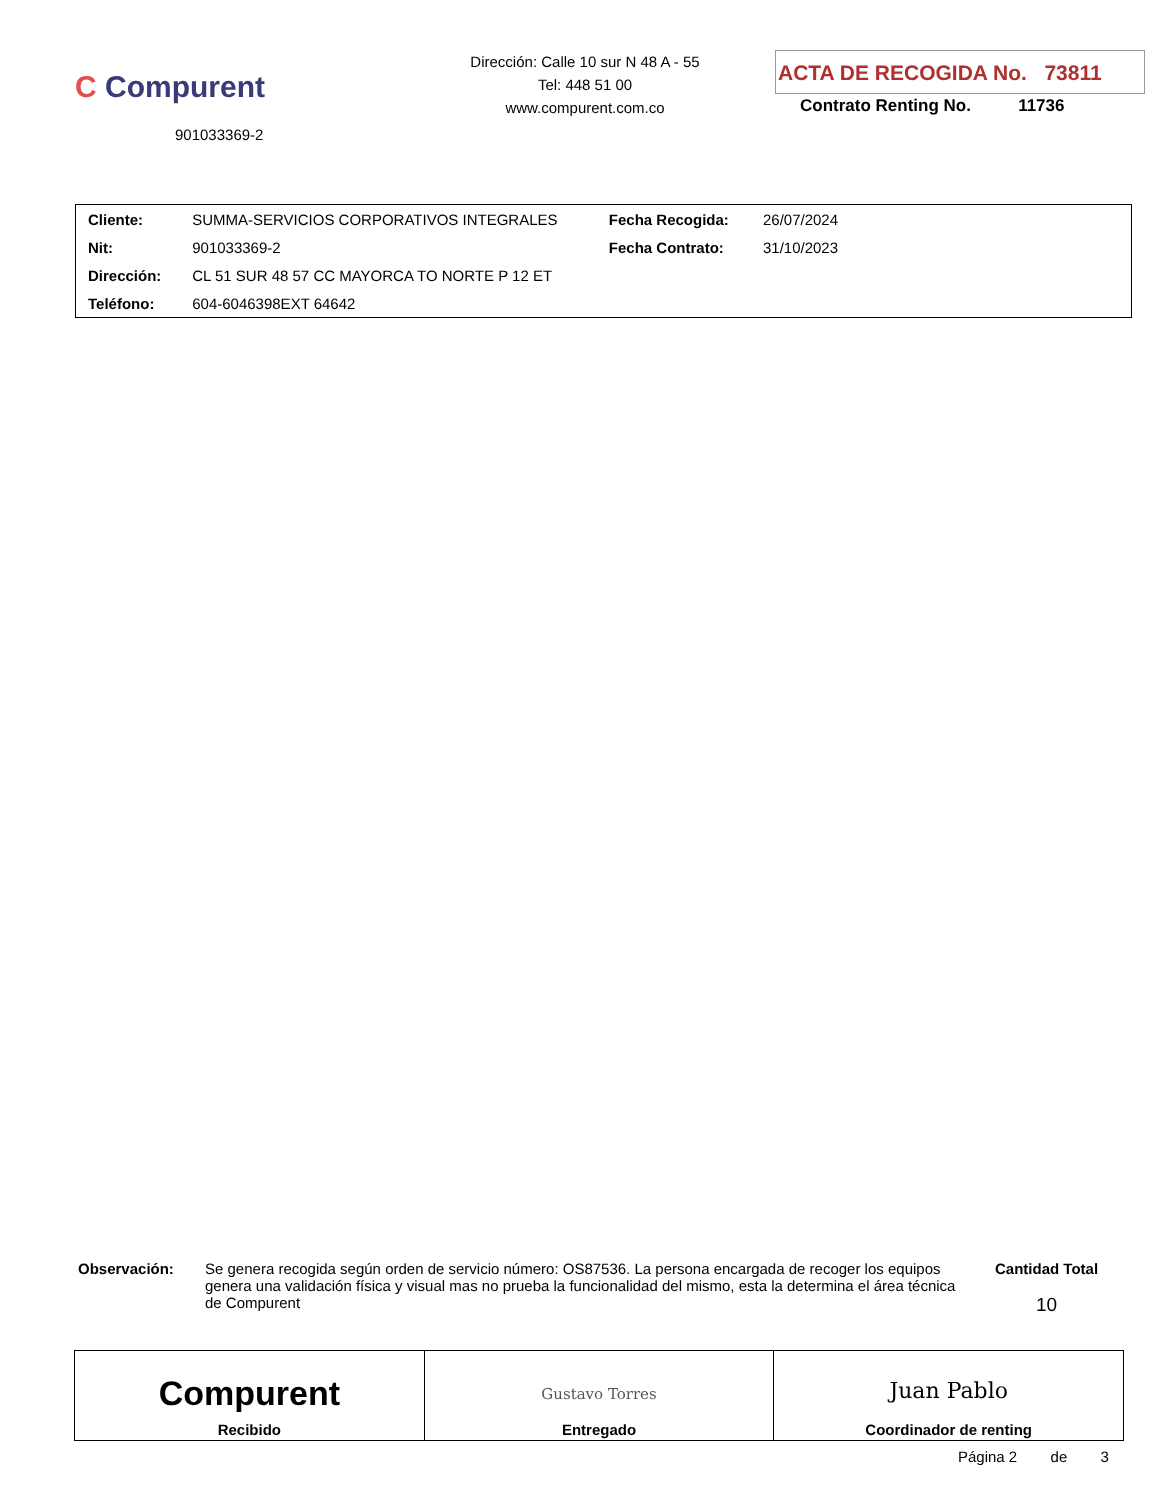C Compurent
901033369-2
Dirección: Calle 10 sur N 48 A - 55
Tel: 448 51 00
www.compurent.com.co
ACTA DE RECOGIDA No. 73811
Contrato Renting No. 11736
| Cliente: | SUMMA-SERVICIOS CORPORATIVOS INTEGRALES | Fecha Recogida: | 26/07/2024 | |
| Nit: | 901033369-2 | Fecha Contrato: | 31/10/2023 | |
| Dirección: | CL 51 SUR 48 57 CC MAYORCA TO NORTE P 12 ET | | | |
| Teléfono: | 604-6046398EXT 64642 | | | |
Observación: Se genera recogida según orden de servicio número: OS87536. La persona encargada de recoger los equipos genera una validación física y visual mas no prueba la funcionalidad del mismo, esta la determina el área técnica de Compurent
Cantidad Total
10
| Compurent Recibido | Gustavo Torres Entregado | Juan Pablo Coordinador de renting |
Página 2 de 3